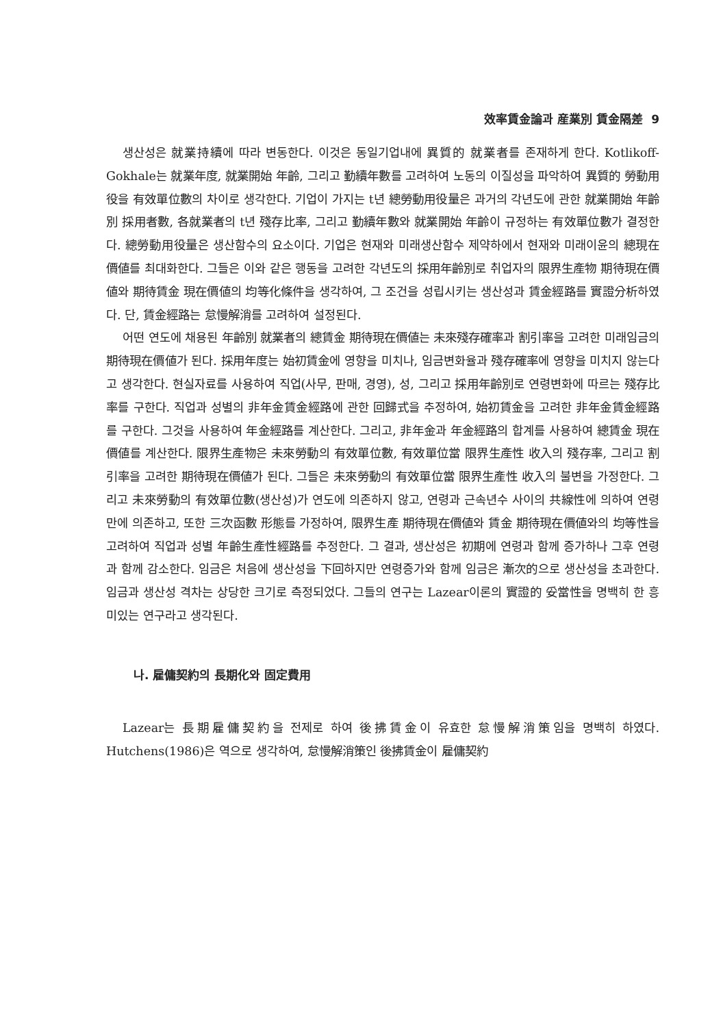效率賃金論과 産業別 賃金隔差 9
생산성은 就業持續에 따라 변동한다. 이것은 동일기업내에 異質的 就業者를 존재하게 한다. Kotlikoff-Gokhale는 就業年度, 就業開始 年齡, 그리고 勤續年數를 고려하여 노동의 이질성을 파악하여 異質的 勞動用役을 有效單位數의 차이로 생각한다. 기업이 가지는 t년 總勞動用役量은 과거의 각년도에 관한 就業開始 年齡別 採用者數, 各就業者의 t년 殘存比率, 그리고 勤續年數와 就業開始 年齡이 규정하는 有效單位數가 결정한다. 總勞動用役量은 생산함수의 요소이다. 기업은 현재와 미래생산함수 제약하에서 현재와 미래이윤의 總現在價値를 최대화한다. 그들은 이와 같은 행동을 고려한 각년도의 採用年齡別로 취업자의 限界生產物 期待現在價値와 期待賃金 現在價値의 均等化條件을 생각하여, 그 조건을 성립시키는 생산성과 賃金經路를 實證分析하였다. 단, 賃金經路는 怠慢解消를 고려하여 설정된다.
어떤 연도에 채용된 年齡別 就業者의 總賃金 期待現在價値는 未來殘存確率과 割引率을 고려한 미래임금의 期待現在價値가 된다. 採用年度는 始初賃金에 영향을 미치나, 임금변화율과 殘存確率에 영향을 미치지 않는다고 생각한다. 현실자료를 사용하여 직업(사무, 판매, 경영), 성, 그리고 採用年齡別로 연령변화에 따르는 殘存比率를 구한다. 직업과 성별의 非年金賃金經路에 관한 回歸式을 추정하여, 始初賃金을 고려한 非年金賃金經路를 구한다. 그것을 사용하여 年金經路를 계산한다. 그리고, 非年金과 年金經路의 합계를 사용하여 總賃金 現在價値를 계산한다. 限界生產物은 未來勞動의 有效單位數, 有效單位當 限界生產性 收入의 殘存率, 그리고 割引率을 고려한 期待現在價値가 된다. 그들은 未來勞動의 有效單位當 限界生產性 收入의 불변을 가정한다. 그리고 未來勞動의 有效單位數(생산성)가 연도에 의존하지 않고, 연령과 근속년수 사이의 共線性에 의하여 연령만에 의존하고, 또한 三次函數 形態를 가정하여, 限界生產 期待現在價値와 賃金 期待現在價値와의 均等性을 고려하여 직업과 성별 年齡生產性經路를 추정한다. 그 결과, 생산성은 初期에 연령과 함께 증가하나 그후 연령과 함께 감소한다. 임금은 처음에 생산성을 下回하지만 연령증가와 함께 임금은 漸次的으로 생산성을 초과한다. 임금과 생산성 격차는 상당한 크기로 측정되었다. 그들의 연구는 Lazear이론의 實證的 妥當性을 명백히 한 흥미있는 연구라고 생각된다.
나. 雇傭契約의 長期化와 固定費用
Lazear는 長期雇傭契約을 전제로 하여 後拂賃金이 유효한 怠慢解消策임을 명백히 하였다. Hutchens(1986)은 역으로 생각하여, 怠慢解消策인 後拂賃金이 雇傭契約